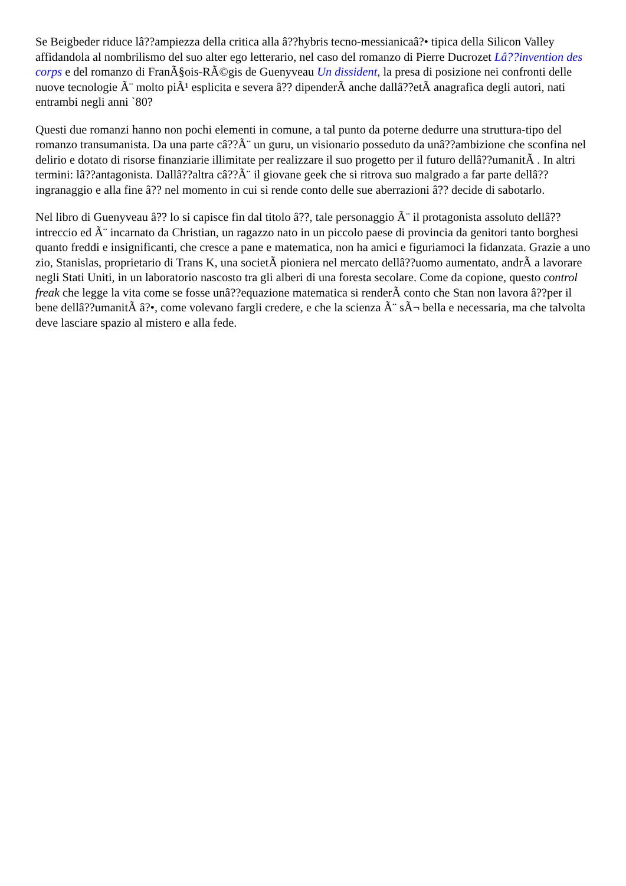Se Beigbeder riduce lâ??ampiezza della critica alla â??hybris tecno-messianicaâ?• tipica della Silicon Valley affidandola al nombrilismo del suo alter ego letterario, nel caso del romanzo di Pierre Ducrozet Lâ??invention des corps e del romanzo di FranÃ§ois-RÃ©gis de Guenyveau Un dissident, la presa di posizione nei confronti delle nuove tecnologie Ã¨ molto piÃ¹ esplicita e severa â?? dipenderÃ anche dallâ??etÃ anagrafica degli autori, nati entrambi negli anni `80?
Questi due romanzi hanno non pochi elementi in comune, a tal punto da poterne dedurre una struttura-tipo del romanzo transumanista. Da una parte câ??Ã¨ un guru, un visionario posseduto da unâ??ambizione che sconfina nel delirio e dotato di risorse finanziarie illimitate per realizzare il suo progetto per il futuro dellâ??umanitÃ . In altri termini: lâ??antagonista. Dallâ??altra câ??Ã¨ il giovane geek che si ritrova suo malgrado a far parte dellâ??ingranaggio e alla fine â?? nel momento in cui si rende conto delle sue aberrazioni â?? decide di sabotarlo.
Nel libro di Guenyveau â?? lo si capisce fin dal titolo â??, tale personaggio Ã¨ il protagonista assoluto dellâ??intreccio ed Ã¨ incarnato da Christian, un ragazzo nato in un piccolo paese di provincia da genitori tanto borghesi quanto freddi e insignificanti, che cresce a pane e matematica, non ha amici e figuriamoci la fidanzata. Grazie a uno zio, Stanislas, proprietario di Trans K, una societÃ pioniera nel mercato dellâ??uomo aumentato, andrÃ a lavorare negli Stati Uniti, in un laboratorio nascosto tra gli alberi di una foresta secolare. Come da copione, questo control freak che legge la vita come se fosse unâ??equazione matematica si renderÃ conto che Stan non lavora â??per il bene dellâ??umanitÃ â?•, come volevano fargli credere, e che la scienza Ã¨ sÃ¬ bella e necessaria, ma che talvolta deve lasciare spazio al mistero e alla fede.